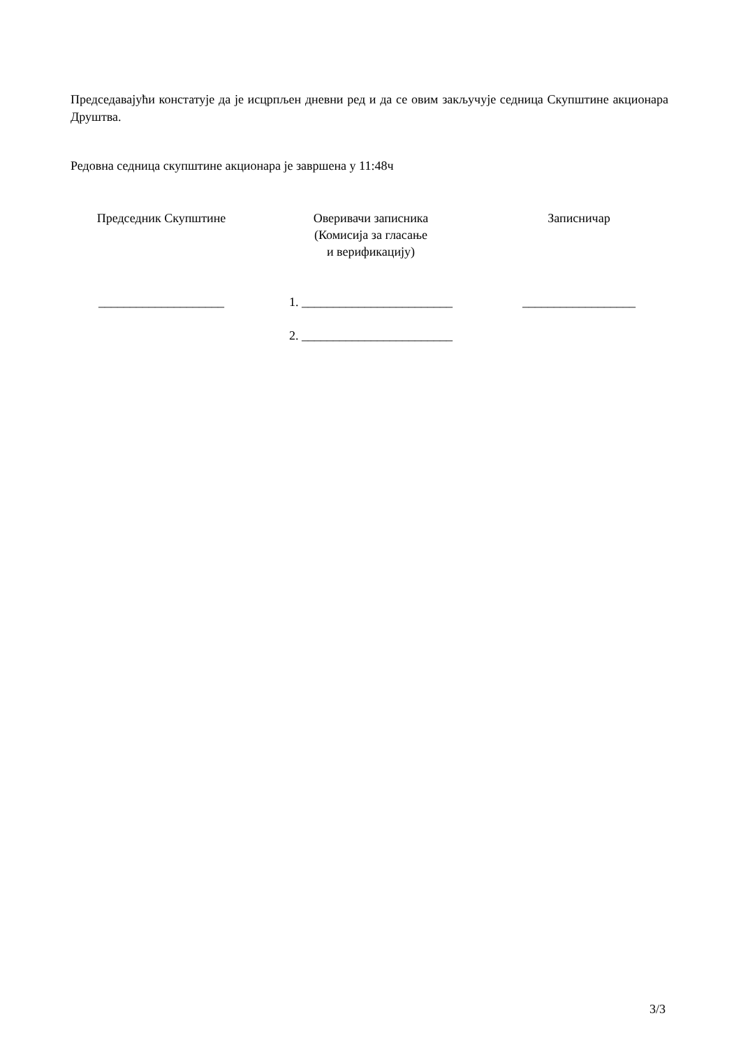Председавајући констатује да је исцрпљен дневни ред и да се овим закључује седница Скупштине акционара Друштва.
Редовна седница скупштине акционара је завршена у 11:48ч
Председник Скупштине
____________________
Оверивачи записника
(Комисија за гласање
и верификацију)
1. ________________________
2. ________________________
Записничар
__________________
3/3